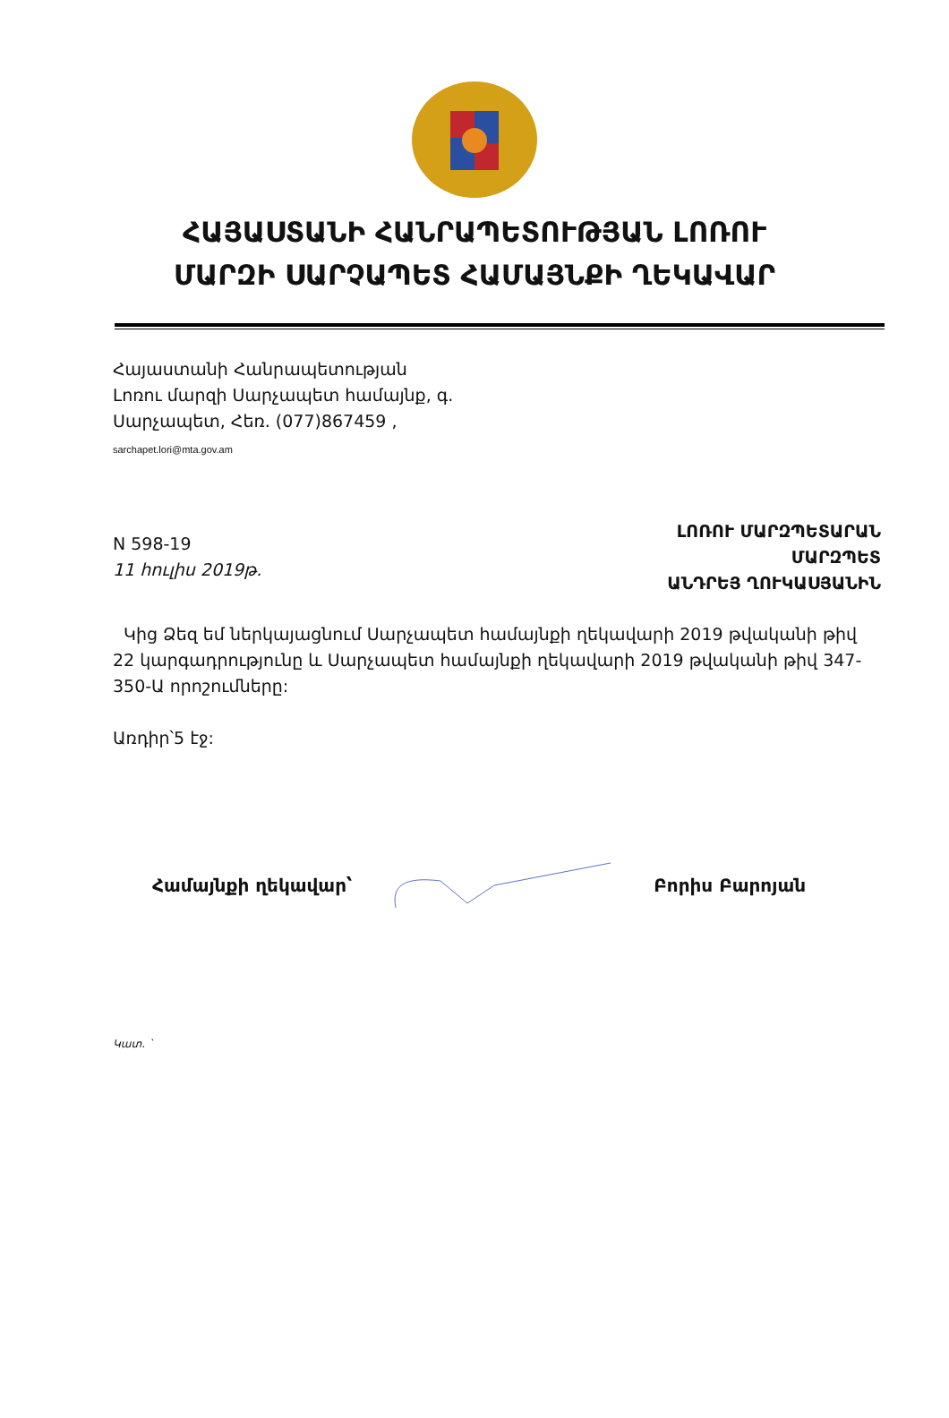ՀԱՅԱՍՏԱՆԻ ՀԱՆՐԱՊԵՏՈՒԹՅԱՆ ԼՈՌՈՒ
ՄԱՐԶԻ ՍԱՐՉԱՊԵՏ ՀԱՄԱՅՆՔԻ ՂԵԿԱՎԱՐ
Հայաստանի Հանրապետության
Լոռու մարզի Սարչապետ համայնք, գ.
Սարչապետ, Հեռ. (077)867459 ,
sarchapet.lori@mta.gov.am
N 598-19
11 հուլիս 2019թ.
ԼՈՌՈՒ ՄԱՐԶՊԵՏԱՐԱՆ
ՄԱՐԶՊԵՏ
ԱՆԴՐԵՅ ՂՈՒԿԱՍՅԱՆԻՆ
Կից Ձեզ եմ ներկայացնում Սարչապետ համայնքի ղեկավարի 2019 թվականի թիվ 22 կարգադրությունը և Սարչապետ համայնքի ղեկավարի 2019 թվականի թիվ 347-350-Ա որոշումները:
Առդիր՝5 էջ:
Համայնքի ղեկավար՝ Բորիս Բարոյան
Կատ. `